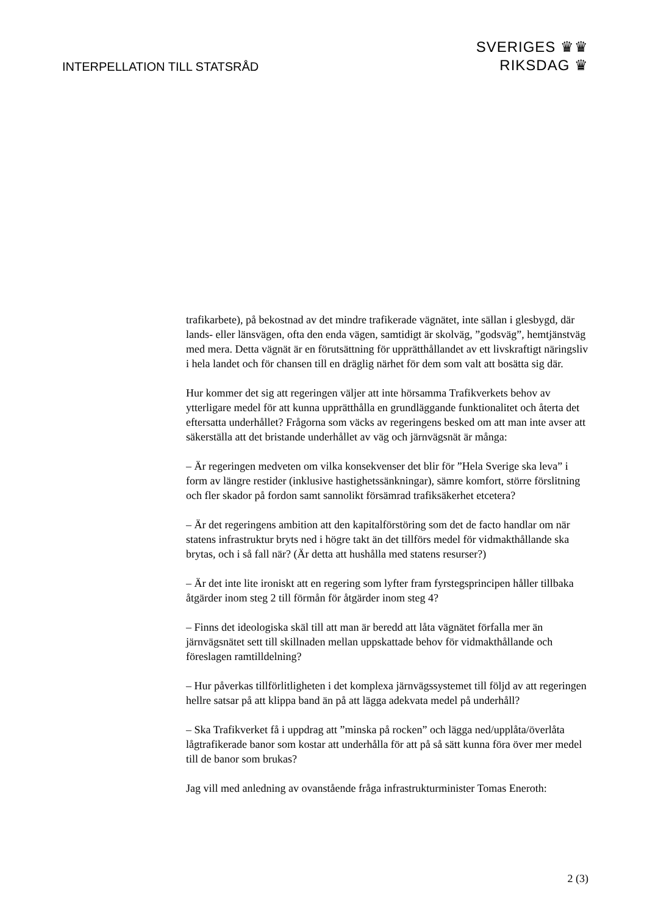INTERPELLATION TILL STATSRÅD
SVERIGES ♛♛
RIKSDAG ♛
trafikarbete), på bekostnad av det mindre trafikerade vägnätet, inte sällan i glesbygd, där lands- eller länsvägen, ofta den enda vägen, samtidigt är skolväg, ”godsväg”, hemtjänstväg med mera. Detta vägnät är en förutsättning för upprätthållandet av ett livskraftigt näringsliv i hela landet och för chansen till en dräglig närhet för dem som valt att bosätta sig där.
Hur kommer det sig att regeringen väljer att inte hörsamma Trafikverkets behov av ytterligare medel för att kunna upprätthålla en grundläggande funktionalitet och återta det eftersatta underhållet? Frågorna som väcks av regeringens besked om att man inte avser att säkerställa att det bristande underhållet av väg och järnvägsnät är många:
– Är regeringen medveten om vilka konsekvenser det blir för ”Hela Sverige ska leva” i form av längre restider (inklusive hastighetssänkningar), sämre komfort, större förslitning och fler skador på fordon samt sannolikt försämrad trafiksäkerhet etcetera?
– Är det regeringens ambition att den kapitalförstöring som det de facto handlar om när statens infrastruktur bryts ned i högre takt än det tillförs medel för vidmakthållande ska brytas, och i så fall när? (Är detta att hushålla med statens resurser?)
– Är det inte lite ironiskt att en regering som lyfter fram fyrstegsprincipen håller tillbaka åtgärder inom steg 2 till förmån för åtgärder inom steg 4?
– Finns det ideologiska skäl till att man är beredd att låta vägnätet förfalla mer än järnvägsnätet sett till skillnaden mellan uppskattade behov för vidmakthållande och föreslagen ramtilldelning?
– Hur påverkas tillförlitligheten i det komplexa järnvägssystemet till följd av att regeringen hellre satsar på att klippa band än på att lägga adekvata medel på underhåll?
– Ska Trafikverket få i uppdrag att ”minska på rocken” och lägga ned/upplåta/överlåta lågtrafikerade banor som kostar att underhålla för att på så sätt kunna föra över mer medel till de banor som brukas?
Jag vill med anledning av ovanstående fråga infrastrukturminister Tomas Eneroth:
2 (3)